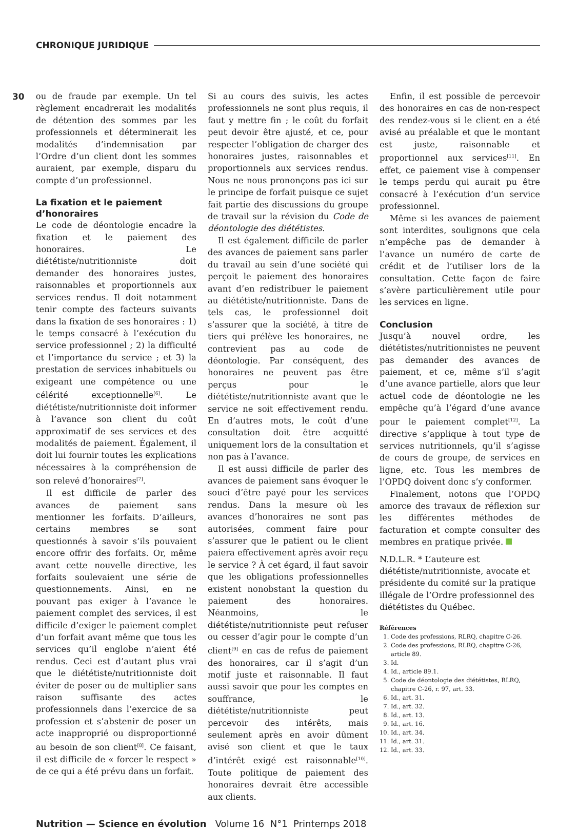CHRONIQUE JURIDIQUE
30
ou de fraude par exemple. Un tel règlement encadrerait les modalités de détention des sommes par les professionnels et déterminerait les modalités d’indemnisation par l’Ordre d’un client dont les sommes auraient, par exemple, disparu du compte d’un professionnel.
La fixation et le paiement d’honoraires
Le code de déontologie encadre la fixation et le paiement des honoraires. Le diététiste/nutritionniste doit demander des honoraires justes, raisonnables et proportionnels aux services rendus. Il doit notamment tenir compte des facteurs suivants dans la fixation de ses honoraires : 1) le temps consacré à l’exécution du service professionnel ; 2) la difficulté et l’importance du service ; et 3) la prestation de services inhabituels ou exigeant une compétence ou une célérité exceptionnelle<sup>[6]</sup>. Le diététiste/nutritionniste doit informer à l’avance son client du coût approximatif de ses services et des modalités de paiement. Également, il doit lui fournir toutes les explications nécessaires à la compréhension de son relevé d’honoraires<sup>[7]</sup>.
Il est difficile de parler des avances de paiement sans mentionner les forfaits. D’ailleurs, certains membres se sont questionnés à savoir s’ils pouvaient encore offrir des forfaits. Or, même avant cette nouvelle directive, les forfaits soulevaient une série de questionnements. Ainsi, en ne pouvant pas exiger à l’avance le paiement complet des services, il est difficile d’exiger le paiement complet d’un forfait avant même que tous les services qu’il englobe n’aient été rendus. Ceci est d’autant plus vrai que le diététiste/nutritionniste doit éviter de poser ou de multiplier sans raison suffisante des actes professionnels dans l’exercice de sa profession et s’abstenir de poser un acte inapproprié ou disproportionné au besoin de son client<sup>[8]</sup>. Ce faisant, il est difficile de « forcer le respect » de ce qui a été prévu dans un forfait.
Si au cours des suivis, les actes professionnels ne sont plus requis, il faut y mettre fin ; le coût du forfait peut devoir être ajusté, et ce, pour respecter l’obligation de charger des honoraires justes, raisonnables et proportionnels aux services rendus. Nous ne nous prononçons pas ici sur le principe de forfait puisque ce sujet fait partie des discussions du groupe de travail sur la révision du Code de déontologie des diététistes.
Il est également difficile de parler des avances de paiement sans parler du travail au sein d’une société qui perçoit le paiement des honoraires avant d’en redistribuer le paiement au diététiste/nutritionniste. Dans de tels cas, le professionnel doit s’assurer que la société, à titre de tiers qui prélève les honoraires, ne contrevient pas au code de déontologie. Par conséquent, des honoraires ne peuvent pas être perçus pour le diététiste/nutritionniste avant que le service ne soit effectivement rendu. En d’autres mots, le coût d’une consultation doit être acquitté uniquement lors de la consultation et non pas à l’avance.
Il est aussi difficile de parler des avances de paiement sans évoquer le souci d’être payé pour les services rendus. Dans la mesure où les avances d’honoraires ne sont pas autorisées, comment faire pour s’assurer que le patient ou le client paiera effectivement après avoir reçu le service ? À cet égard, il faut savoir que les obligations professionnelles existent nonobstant la question du paiement des honoraires. Néanmoins, le diététiste/nutritionniste peut refuser ou cesser d’agir pour le compte d’un client<sup>[9]</sup> en cas de refus de paiement des honoraires, car il s’agit d’un motif juste et raisonnable. Il faut aussi savoir que pour les comptes en souffrance, le diététiste/nutritionniste peut percevoir des intérêts, mais seulement après en avoir dûment avisé son client et que le taux d’intérêt exigé est raisonnable<sup>[10]</sup>. Toute politique de paiement des honoraires devrait être accessible aux clients.
Enfin, il est possible de percevoir des honoraires en cas de non-respect des rendez-vous si le client en a été avisé au préalable et que le montant est juste, raisonnable et proportionnel aux services<sup>[11]</sup>. En effet, ce paiement vise à compenser le temps perdu qui aurait pu être consacré à l’exécution d’un service professionnel.
Même si les avances de paiement sont interdites, soulignons que cela n’empêche pas de demander à l’avance un numéro de carte de crédit et de l’utiliser lors de la consultation. Cette façon de faire s’avère particulièrement utile pour les services en ligne.
Conclusion
Jusqu’à nouvel ordre, les diététistes/nutritionnistes ne peuvent pas demander des avances de paiement, et ce, même s’il s’agit d’une avance partielle, alors que leur actuel code de déontologie ne les empêche qu’à l’égard d’une avance pour le paiement complet<sup>[12]</sup>. La directive s’applique à tout type de services nutritionnels, qu’il s’agisse de cours de groupe, de services en ligne, etc. Tous les membres de l’OPDQ doivent donc s’y conformer.
Finalement, notons que l’OPDQ amorce des travaux de réflexion sur les différentes méthodes de facturation et compte consulter des membres en pratique privée.
N.D.L.R. * L’auteure est diététiste/nutritionniste, avocate et présidente du comité sur la pratique illégale de l’Ordre professionnel des diététistes du Québec.
Références
1. Code des professions, RLRQ, chapitre C-26.
2. Code des professions, RLRQ, chapitre C-26, article 89.
3. Id.
4. Id., article 89.1.
5. Code de déontologie des diététistes, RLRQ, chapitre C-26, r. 97, art. 33.
6. Id., art. 31.
7. Id., art. 32.
8. Id., art. 13.
9. Id., art. 16.
10. Id., art. 34.
11. Id., art. 31.
12. Id., art. 33.
Nutrition — Science en évolution Volume 16 N°1 Printemps 2018